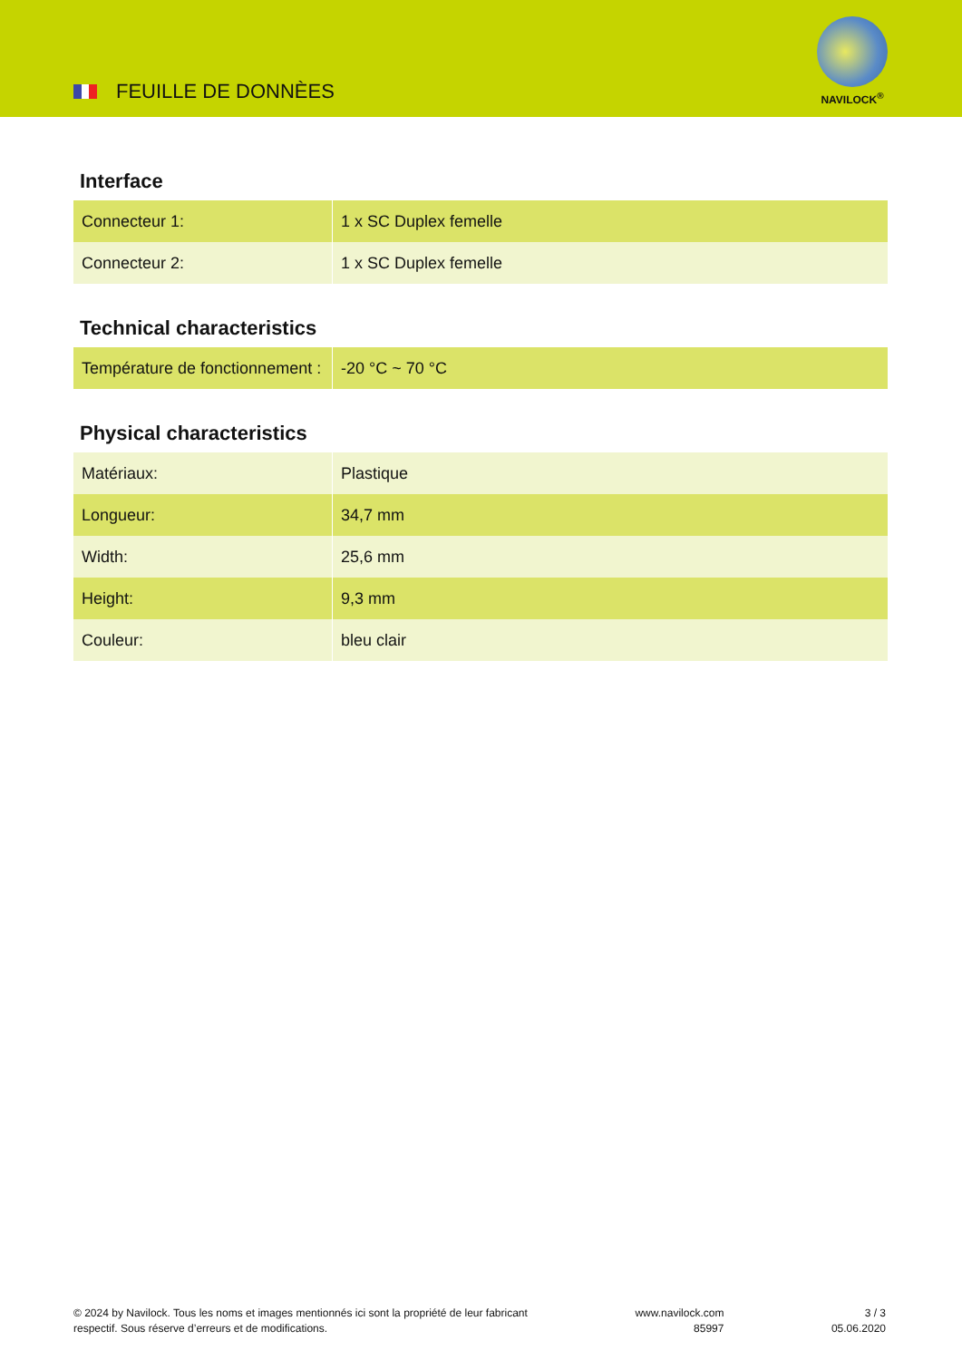FEUILLE DE DONNÈES
NAVILOCK<sup>®</sup>
Interface
| Connecteur 1: | 1 x SC Duplex femelle |
| Connecteur 2: | 1 x SC Duplex femelle |
Technical characteristics
| Température de fonctionnement : | -20 °C ~ 70 °C |
Physical characteristics
| Matériaux: | Plastique |
| Longueur: | 34,7 mm |
| Width: | 25,6 mm |
| Height: | 9,3 mm |
| Couleur: | bleu clair |
© 2024 by Navilock. Tous les noms et images mentionnés ici sont la propriété de leur fabricant
respectif. Sous réserve d’erreurs et de modifications.
www.navilock.com
85997
3 / 3
05.06.2020